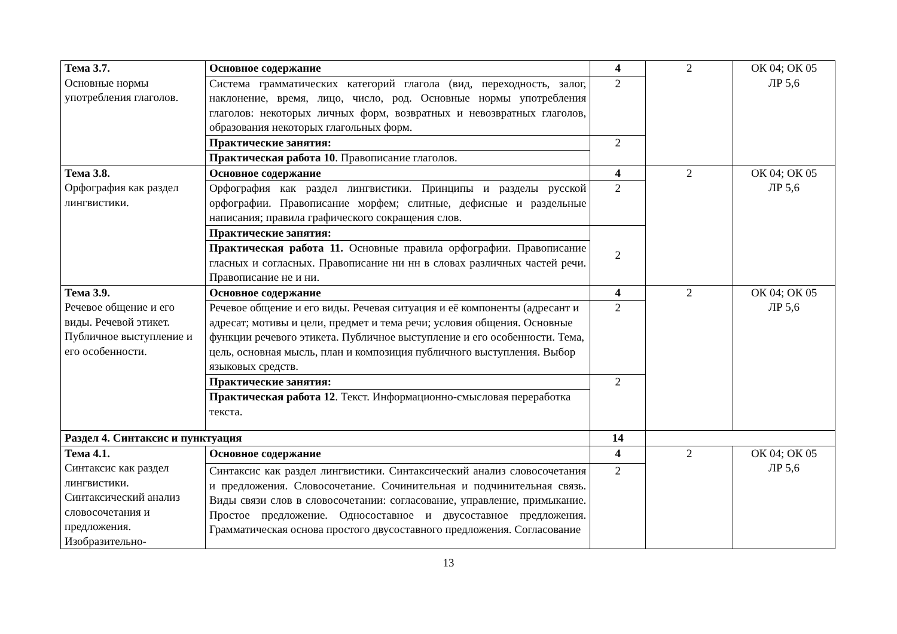| Тема 3.7. Основные нормы употребления глаголов. | Основное содержание | 4 | 2 | ОК 04; ОК 05 ЛР 5,6 |
| | Система грамматических категорий глагола (вид, переходность, залог, наклонение, время, лицо, число, род. Основные нормы употребления глаголов: некоторых личных форм, возвратных и невозвратных глаголов, образования некоторых глагольных форм. | 2 | | |
| | Практические занятия: | 2 | | |
| | Практическая работа 10 . Правописание глаголов. | | | |
| Тема 3.8. Орфография как раздел лингвистики. | Основное содержание | 4 | 2 | ОК 04; ОК 05 ЛР 5,6 |
| | Орфография как раздел лингвистики. Принципы и разделы русской орфографии. Правописание морфем; слитные, дефисные и раздельные написания; правила графического сокращения слов. | 2 | | |
| | Практические занятия: | 2 | | |
| | Практическая работа 11. Основные правила орфографии. Правописание гласных и согласных. Правописание ни нн в словах различных частей речи. Правописание не и ни. | | | |
| Тема 3.9. Речевое общение и его виды. Речевой этикет. Публичное выступление и его особенности. | Основное содержание | 4 | 2 | ОК 04; ОК 05 ЛР 5,6 |
| | Речевое общение и его виды. Речевая ситуация и её компоненты (адресант и адресат; мотивы и цели, предмет и тема речи; условия общения. Основные функции речевого этикета. Публичное выступление и его особенности. Тема, цель, основная мысль, план и композиция публичного выступления. Выбор языковых средств. | 2 | | |
| | Практические занятия: | 2 | | |
| | Практическая работа 12 . Текст. Информационно-смысловая переработка текста. | | | |
| Раздел 4. Синтаксис и пунктуация | | 14 | | |
| Тема 4.1. Синтаксис как раздел лингвистики. Синтаксический анализ словосочетания и предложения. Изобразительно- | Основное содержание | 4 | 2 | ОК 04; ОК 05 ЛР 5,6 |
| | Синтаксис как раздел лингвистики. Синтаксический анализ словосочетания и предложения. Словосочетание. Сочинительная и подчинительная связь. Виды связи слов в словосочетании: согласование, управление, примыкание. Простое предложение. Односоставное и двусоставное предложения. Грамматическая основа простого двусоставного предложения. Согласование | 2 | | |
13